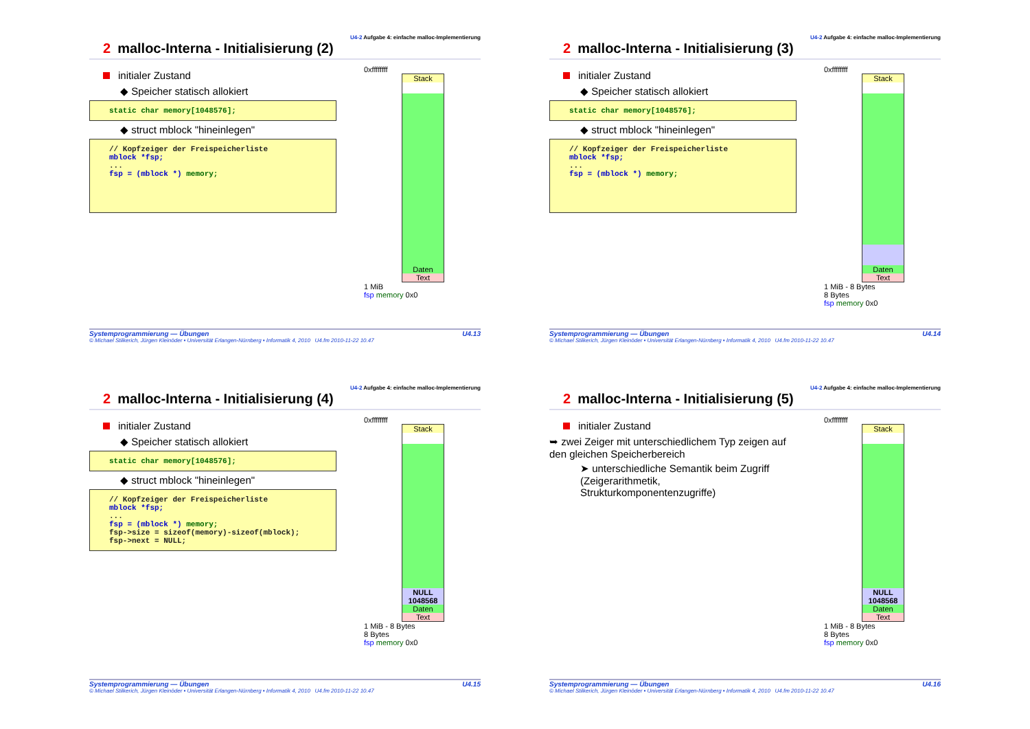U4-2 Aufgabe 4: einfache malloc-Implementierung
2 malloc-Interna - Initialisierung (2)
initialer Zustand
◆ Speicher statisch allokiert
static char memory[1048576];
◆ struct mblock "hineinlegen"
// Kopfzeiger der Freispeicherliste mblock *fsp; ... fsp = (mblock *) memory;
0xffffffff
Stack
Daten
Text
1 MiB
fsp memory 0x0
Systemprogrammierung — Übungen U4.13
© Michael Stilkerich, Jürgen Kleinöder • Universität Erlangen-Nürnberg • Informatik 4, 2010 U4.fm 2010-11-22 10.47
U4-2 Aufgabe 4: einfache malloc-Implementierung
2 malloc-Interna - Initialisierung (3)
initialer Zustand
◆ Speicher statisch allokiert
static char memory[1048576];
◆ struct mblock "hineinlegen"
// Kopfzeiger der Freispeicherliste mblock *fsp; ... fsp = (mblock *) memory;
0xffffffff
Stack
Daten
Text
1 MiB - 8 Bytes
8 Bytes
fsp memory 0x0
Systemprogrammierung — Übungen U4.14
© Michael Stilkerich, Jürgen Kleinöder • Universität Erlangen-Nürnberg • Informatik 4, 2010 U4.fm 2010-11-22 10.47
U4-2 Aufgabe 4: einfache malloc-Implementierung
2 malloc-Interna - Initialisierung (4)
initialer Zustand
◆ Speicher statisch allokiert
static char memory[1048576];
◆ struct mblock "hineinlegen"
// Kopfzeiger der Freispeicherliste mblock *fsp; ... fsp = (mblock *) memory; fsp->size = sizeof(memory)-sizeof(mblock); fsp->next = NULL;
0xffffffff
Stack
NULL
1048568
Daten
Text
1 MiB - 8 Bytes
8 Bytes
fsp memory 0x0
Systemprogrammierung — Übungen U4.15
© Michael Stilkerich, Jürgen Kleinöder • Universität Erlangen-Nürnberg • Informatik 4, 2010 U4.fm 2010-11-22 10.47
U4-2 Aufgabe 4: einfache malloc-Implementierung
2 malloc-Interna - Initialisierung (5)
initialer Zustand
➥ zwei Zeiger mit unterschiedlichem Typ zeigen auf den gleichen Speicherbereich
➤ unterschiedliche Semantik beim Zugriff (Zeigerarithmetik, Strukturkomponentenzugriffe)
0xffffffff
Stack
NULL
1048568
Daten
Text
1 MiB - 8 Bytes
8 Bytes
fsp memory 0x0
Systemprogrammierung — Übungen U4.16
© Michael Stilkerich, Jürgen Kleinöder • Universität Erlangen-Nürnberg • Informatik 4, 2010 U4.fm 2010-11-22 10.47